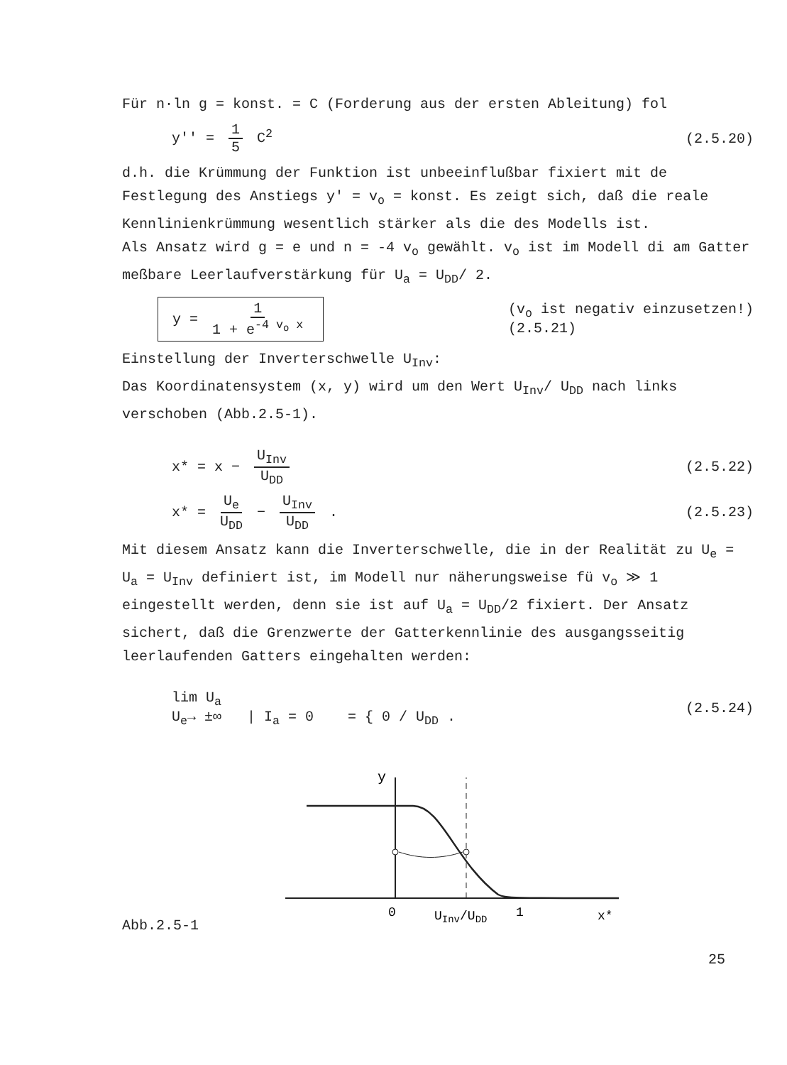Für n·ln g = konst. = C (Forderung aus der ersten Ableitung) fol
y'' = 1 5 C<sup>2</sup> (2.5.20)
d.h. die Krümmung der Funktion ist unbeeinflußbar fixiert mit de Festlegung des Anstiegs y' = v<sub>o</sub> = konst. Es zeigt sich, daß die reale Kennlinienkrümmung wesentlich stärker als die des Modells ist.
Als Ansatz wird g = e und n = -4 v<sub>o</sub> gewählt. v<sub>o</sub> ist im Modell di am Gatter meßbare Leerlaufverstärkung für U<sub>a</sub> = U<sub>DD</sub>/ 2.
y = 1 1 + e<sup>-4 v<sub>o</sub> x</sup> (v<sub>o</sub> ist negativ einzusetzen!)
(2.5.21)
Einstellung der Inverterschwelle U<sub>Inv</sub>:
Das Koordinatensystem (x, y) wird um den Wert U<sub>Inv</sub>/ U<sub>DD</sub> nach links verschoben (Abb.2.5-1).
x* = x − U<sub>Inv</sub> U<sub>DD</sub> (2.5.22)
x* = U<sub>e</sub> U<sub>DD</sub> − U<sub>Inv</sub> U<sub>DD</sub> . (2.5.23)
Mit diesem Ansatz kann die Inverterschwelle, die in der Realität zu U<sub>e</sub> = U<sub>a</sub> = U<sub>Inv</sub> definiert ist, im Modell nur näherungsweise fü v<sub>o</sub> ≫ 1 eingestellt werden, denn sie ist auf U<sub>a</sub> = U<sub>DD</sub>/2 fixiert. Der Ansatz sichert, daß die Grenzwerte der Gatterkennlinie des ausgangsseitig leerlaufenden Gatters eingehalten werden:
lim U<sub>a</sub>
U<sub>e</sub>→ ±∞ | I<sub>a</sub> = 0 = { 0 / U<sub>DD</sub> . (2.5.24)
Abb.2.5-1
y
0
UInv/UDD
1
x*
25